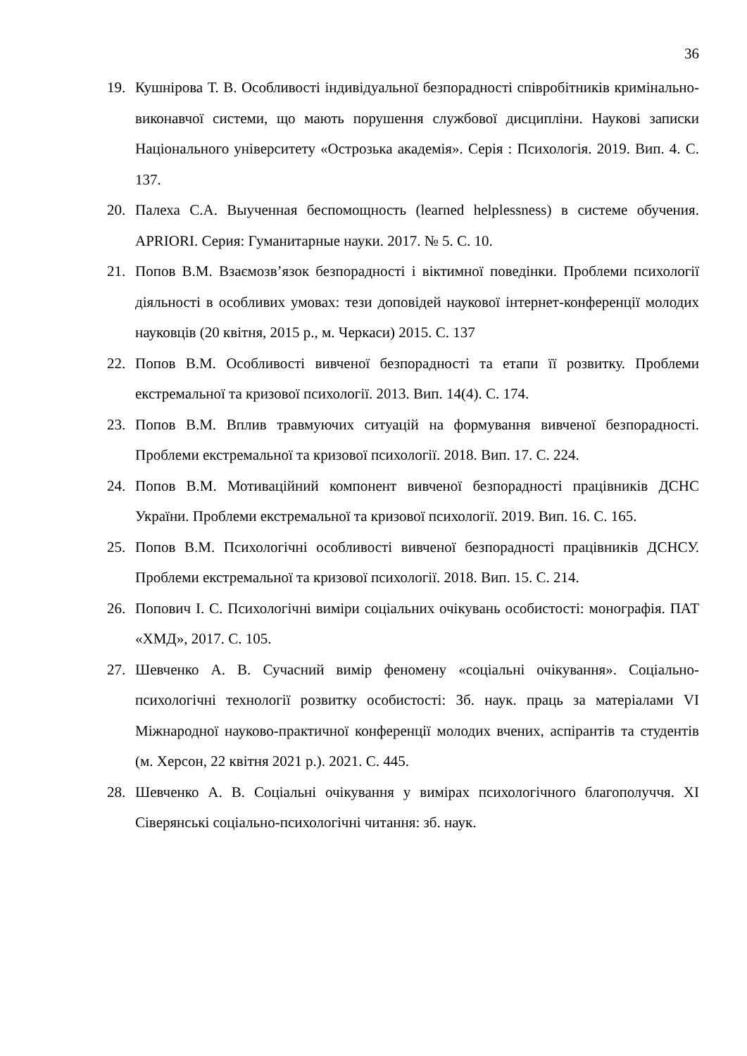36
19. Кушнірова Т. В. Особливості індивідуальної безпорадності співробітників кримінально-виконавчої системи, що мають порушення службової дисципліни. Наукові записки Національного університету «Острозька академія». Серія : Психологія. 2019. Вип. 4. С. 137.
20. Палеха С.А. Выученная беспомощность (learned helplessness) в системе обучения. APRIORI. Серия: Гуманитарные науки. 2017. № 5. С. 10.
21. Попов В.М. Взаємозв’язок безпорадності і віктимної поведінки. Проблеми психології діяльності в особливих умовах: тези доповідей наукової інтернет-конференції молодих науковців (20 квітня, 2015 р., м. Черкаси) 2015. С. 137
22. Попов В.М. Особливості вивченої безпорадності та етапи її розвитку. Проблеми екстремальної та кризової психології. 2013. Вип. 14(4). С. 174.
23. Попов В.М. Вплив травмуючих ситуацій на формування вивченої безпорадності. Проблеми екстремальної та кризової психології. 2018. Вип. 17. С. 224.
24. Попов В.М. Мотиваційний компонент вивченої безпорадності працівників ДСНС України. Проблеми екстремальної та кризової психології. 2019. Вип. 16. С. 165.
25. Попов В.М. Психологічні особливості вивченої безпорадності працівників ДСНСУ. Проблеми екстремальної та кризової психології. 2018. Вип. 15. С. 214.
26. Попович І. С. Психологічні виміри соціальних очікувань особистості: монографія. ПАТ «ХМД», 2017. С. 105.
27. Шевченко А. В. Сучасний вимір феномену «соціальні очікування». Соціально-психологічні технології розвитку особистості: Зб. наук. праць за матеріалами VI Міжнародної науково-практичної конференції молодих вчених, аспірантів та студентів (м. Херсон, 22 квітня 2021 р.). 2021. С. 445.
28. Шевченко А. В. Соціальні очікування у вимірах психологічного благополуччя. XI Сіверянські соціально-психологічні читання: зб. наук.